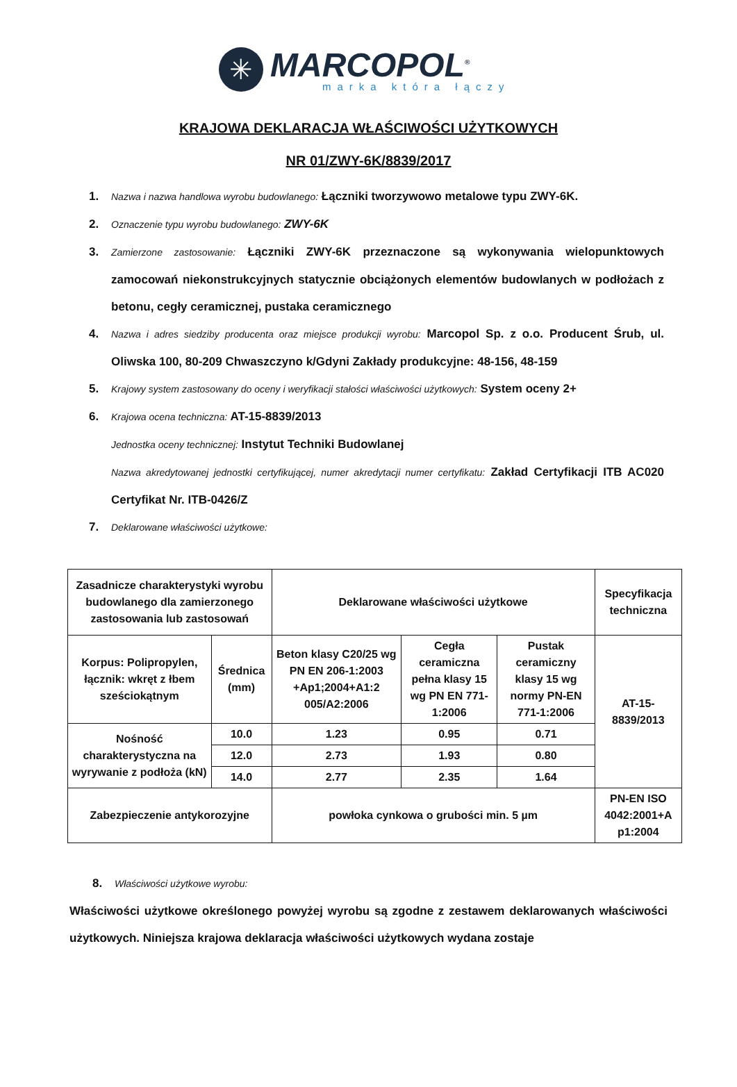✳
MARCOPOL<sup>®</sup>
marka która łączy
KRAJOWA DEKLARACJA WŁAŚCIWOŚCI UŻYTKOWYCH
NR 01/ZWY-6K/8839/2017
1. Nazwa i nazwa handlowa wyrobu budowlanego: Łączniki tworzywowo metalowe typu ZWY-6K.
2. Oznaczenie typu wyrobu budowlanego: ZWY-6K
3. Zamierzone zastosowanie: Łączniki ZWY-6K przeznaczone są wykonywania wielopunktowych zamocowań niekonstrukcyjnych statycznie obciążonych elementów budowlanych w podłożach z betonu, cegły ceramicznej, pustaka ceramicznego
4. Nazwa i adres siedziby producenta oraz miejsce produkcji wyrobu: Marcopol Sp. z o.o. Producent Śrub, ul. Oliwska 100, 80-209 Chwaszczyno k/Gdyni Zakłady produkcyjne: 48-156, 48-159
5. Krajowy system zastosowany do oceny i weryfikacji stałości właściwości użytkowych: System oceny 2+
6. Krajowa ocena techniczna: AT-15-8839/2013
Jednostka oceny technicznej: Instytut Techniki Budowlanej
Nazwa akredytowanej jednostki certyfikującej, numer akredytacji numer certyfikatu: Zakład Certyfikacji ITB AC020 Certyfikat Nr. ITB-0426/Z
7. Deklarowane właściwości użytkowe:
| Zasadnicze charakterystyki wyrobu budowlanego dla zamierzonego zastosowania lub zastosowań | | Deklarowane właściwości użytkowe | | | Specyfikacja techniczna |
| Korpus: Polipropylen, łącznik: wkręt z łbem sześciokątnym | Średnica (mm) | Beton klasy C20/25 wg PN EN 206-1:2003 +Ap1;2004+A1:2 005/A2:2006 | Cegła ceramiczna pełna klasy 15 wg PN EN 771-1:2006 | Pustak ceramiczny klasy 15 wg normy PN-EN 771-1:2006 | AT-15-8839/2013 |
| Nośność charakterystyczna na wyrywanie z podłoża (kN) | 10.0 | 1.23 | 0.95 | 0.71 | |
| | 12.0 | 2.73 | 1.93 | 0.80 | |
| | 14.0 | 2.77 | 2.35 | 1.64 | |
| Zabezpieczenie antykorozyjne | | powłoka cynkowa o grubości min. 5 µm | | | PN-EN ISO 4042:2001+A p1:2004 |
8. Właściwości użytkowe wyrobu:
Właściwości użytkowe określonego powyżej wyrobu są zgodne z zestawem deklarowanych właściwości użytkowych. Niniejsza krajowa deklaracja właściwości użytkowych wydana zostaje